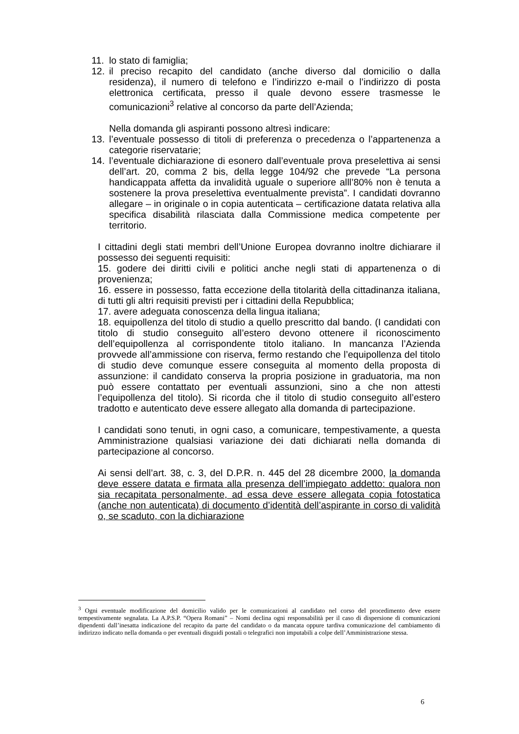11. lo stato di famiglia;
12. il preciso recapito del candidato (anche diverso dal domicilio o dalla residenza), il numero di telefono e l’indirizzo e-mail o l’indirizzo di posta elettronica certificata, presso il quale devono essere trasmesse le comunicazioni<sup>3</sup> relative al concorso da parte dell’Azienda;
Nella domanda gli aspiranti possono altresì indicare:
13. l’eventuale possesso di titoli di preferenza o precedenza o l’appartenenza a categorie riservatarie;
14. l’eventuale dichiarazione di esonero dall’eventuale prova preselettiva ai sensi dell’art. 20, comma 2 bis, della legge 104/92 che prevede “La persona handicappata affetta da invalidità uguale o superiore alll’80% non è tenuta a sostenere la prova preselettiva eventualmente prevista”. I candidati dovranno allegare – in originale o in copia autenticata – certificazione datata relativa alla specifica disabilità rilasciata dalla Commissione medica competente per territorio.
I cittadini degli stati membri dell’Unione Europea dovranno inoltre dichiarare il possesso dei seguenti requisiti:
15. godere dei diritti civili e politici anche negli stati di appartenenza o di provenienza;
16. essere in possesso, fatta eccezione della titolarità della cittadinanza italiana, di tutti gli altri requisiti previsti per i cittadini della Repubblica;
17. avere adeguata conoscenza della lingua italiana;
18. equipollenza del titolo di studio a quello prescritto dal bando. (I candidati con titolo di studio conseguito all’estero devono ottenere il riconoscimento dell’equipollenza al corrispondente titolo italiano. In mancanza l’Azienda provvede all’ammissione con riserva, fermo restando che l’equipollenza del titolo di studio deve comunque essere conseguita al momento della proposta di assunzione: il candidato conserva la propria posizione in graduatoria, ma non può essere contattato per eventuali assunzioni, sino a che non attesti l’equipollenza del titolo). Si ricorda che il titolo di studio conseguito all’estero tradotto e autenticato deve essere allegato alla domanda di partecipazione.
I candidati sono tenuti, in ogni caso, a comunicare, tempestivamente, a questa Amministrazione qualsiasi variazione dei dati dichiarati nella domanda di partecipazione al concorso.
Ai sensi dell’art. 38, c. 3, del D.P.R. n. 445 del 28 dicembre 2000, la domanda deve essere datata e firmata alla presenza dell’impiegato addetto: qualora non sia recapitata personalmente, ad essa deve essere allegata copia fotostatica (anche non autenticata) di documento d’identità dell’aspirante in corso di validità o, se scaduto, con la dichiarazione
<sup>3</sup> Ogni eventuale modificazione del domicilio valido per le comunicazioni al candidato nel corso del procedimento deve essere tempestivamente segnalata. La A.P.S.P. “Opera Romani” – Nomi declina ogni responsabilità per il caso di dispersione di comunicazioni dipendenti dall’inesatta indicazione del recapito da parte del candidato o da mancata oppure tardiva comunicazione del cambiamento di indirizzo indicato nella domanda o per eventuali disguidi postali o telegrafici non imputabili a colpe dell’Amministrazione stessa.
6